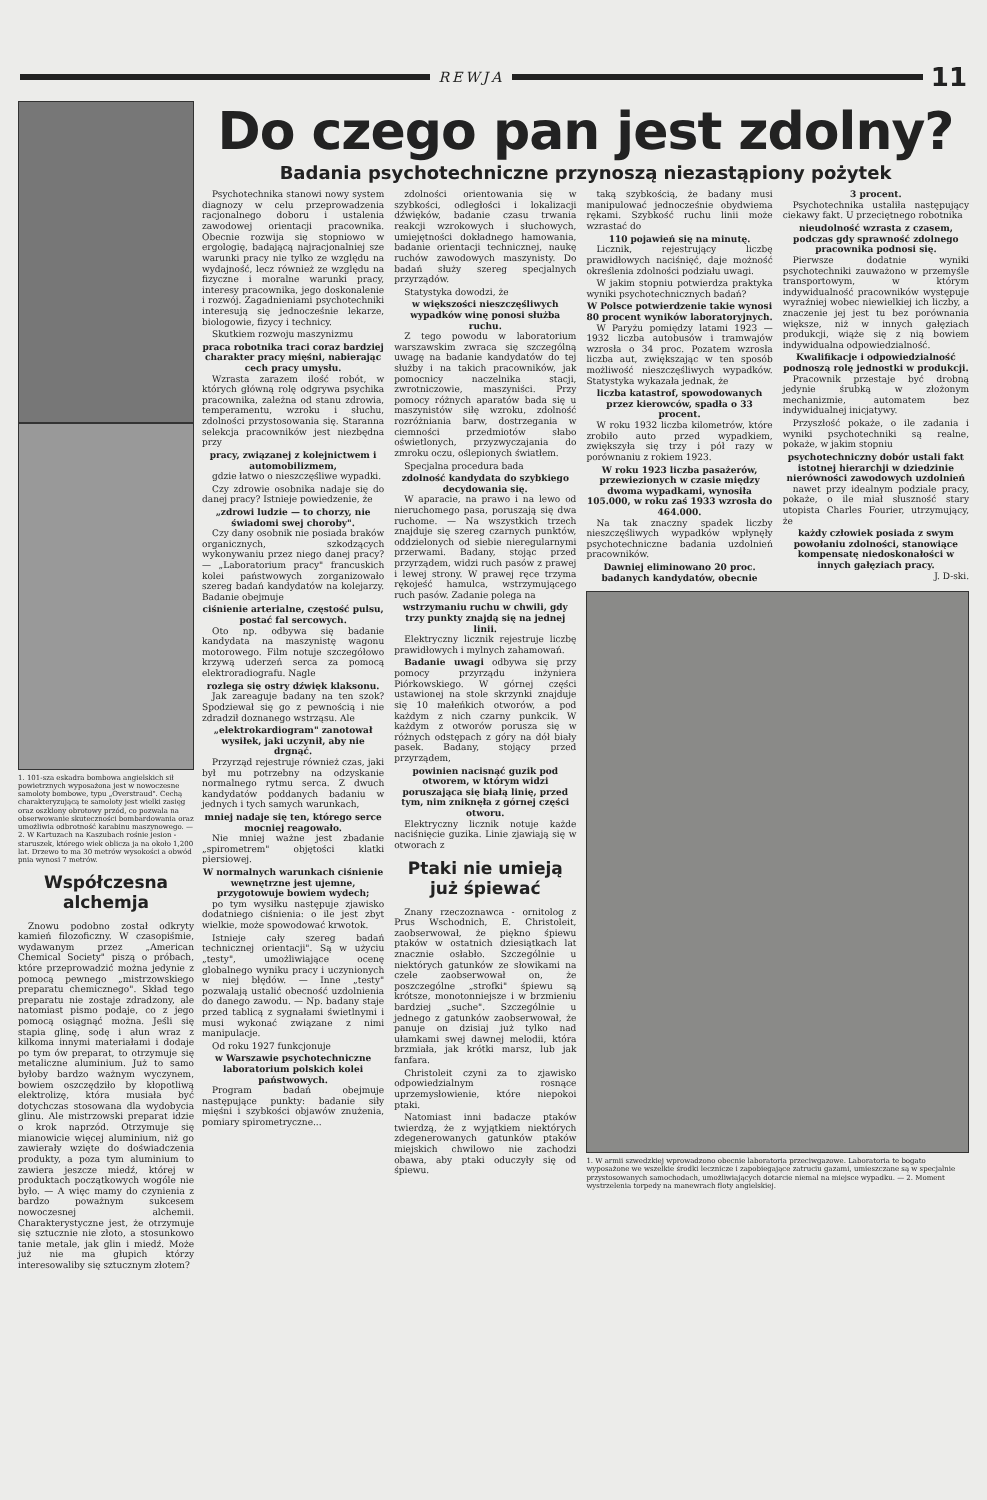REWJA
11
1. 101-sza eskadra bombowa angielskich sił powietrznych wyposażona jest w nowoczesne samoloty bombowe, typu „Overstraud". Cechą charakteryzującą te samoloty jest wielki zasięg oraz oszklony obrotowy przód, co pozwala na obserwowanie skuteczności bombardowania oraz umożliwia odbrotność karabinu maszynowego. — 2. W Kartuzach na Kaszubach rośnie jesion - staruszek, którego wiek oblicza ja na około 1,200 lat. Drzewo to ma 30 metrów wysokości a obwód pnia wynosi 7 metrów.
Współczesna alchemja
Znowu podobno został odkryty kamień filozoficzny. W czasopiśmie, wydawanym przez „American Chemical Society" piszą o próbach, które przeprowadzić można jedynie z pomocą pewnego „mistrzowskiego preparatu chemicznego". Skład tego preparatu nie zostaje zdradzony, ale natomiast pismo podaje, co z jego pomocą osiągnąć można. Jeśli się stapia glinę, sodę i ałun wraz z kilkoma innymi materiałami i dodaje po tym ów preparat, to otrzymuje się metaliczne aluminium. Już to samo byłoby bardzo ważnym wyczynem, bowiem oszczędziło by kłopotliwą elektrolizę, która musiała być dotychczas stosowana dla wydobycia glinu. Ale mistrzowski preparat idzie o krok naprzód. Otrzymuje się mianowicie więcej aluminium, niż go zawierały wzięte do doświadczenia produkty, a poza tym aluminium to zawiera jeszcze miedź, której w produktach początkowych wogóle nie było. — A więc mamy do czynienia z bardzo poważnym sukcesem nowoczesnej alchemii. Charakterystyczne jest, że otrzymuje się sztucznie nie złoto, a stosunkowo tanie metale, jak glin i miedź. Może już nie ma głupich którzy interesowaliby się sztucznym złotem?
Do czego pan jest zdolny?
Badania psychotechniczne przynoszą niezastąpiony pożytek
Psychotechnika stanowi nowy system diagnozy w celu przeprowadzenia racjonalnego doboru i ustalenia zawodowej orientacji pracownika. Obecnie rozwija się stopniowo w ergologię, badającą najracjonalniej sze warunki pracy nie tylko ze względu na wydajność, lecz również ze względu na fizyczne i moralne warunki pracy, interesy pracownika, jego doskonalenie i rozwój. Zagadnieniami psychotechniki interesują się jednocześnie lekarze, biologowie, fizycy i technicy.
Skutkiem rozwoju maszynizmu
praca robotnika traci coraz bardziej charakter pracy mięśni, nabierając cech pracy umysłu.
Wzrasta zarazem ilość robót, w których główną rolę odgrywa psychika pracownika, zależna od stanu zdrowia, temperamentu, wzroku i słuchu, zdolności przystosowania się. Staranna selekcja pracowników jest niezbędna przy
pracy, związanej z kolejnictwem i automobilizmem,
gdzie łatwo o nieszczęśliwe wypadki.
Czy zdrowie osobnika nadaje się do danej pracy? Istnieje powiedzenie, że
„zdrowi ludzie — to chorzy, nie świadomi swej choroby".
Czy dany osobnik nie posiada braków organicznych, szkodzących wykonywaniu przez niego danej pracy? — „Laboratorium pracy" francuskich kolei państwowych zorganizowało szereg badań kandydatów na kolejarzy. Badanie obejmuje
ciśnienie arterialne, częstość pulsu, postać fal sercowych.
Oto np. odbywa się badanie kandydata na maszynistę wagonu motorowego. Film notuje szczegółowo krzywą uderzeń serca za pomocą elektroradiografu. Nagle
rozlega się ostry dźwięk klaksonu.
Jak zareaguje badany na ten szok? Spodziewał się go z pewnością i nie zdradził doznanego wstrząsu. Ale
„elektrokardiogram" zanotował wysiłek, jaki uczynił, aby nie drgnąć.
Przyrząd rejestruje również czas, jaki był mu potrzebny na odzyskanie normalnego rytmu serca. Z dwuch kandydatów poddanych badaniu w jednych i tych samych warunkach,
mniej nadaje się ten, którego serce mocniej reagowało.
Nie mniej ważne jest zbadanie „spirometrem" objętości klatki piersiowej.
W normalnych warunkach ciśnienie wewnętrzne jest ujemne, przygotowuje bowiem wydech;
po tym wysiłku następuje zjawisko dodatniego ciśnienia: o ile jest zbyt wielkie, może spowodować krwotok.
Istnieje cały szereg badań technicznej orientacji". Są w użyciu „testy", umożliwiające ocenę globalnego wyniku pracy i uczynionych w niej błędów. — Inne „testy" pozwalają ustalić obecność uzdolnienia do danego zawodu. — Np. badany staje przed tablicą z sygnałami świetlnymi i musi wykonać związane z nimi manipulacje.
Od roku 1927 funkcjonuje
w Warszawie psychotechniczne laboratorium polskich kolei państwowych.
Program badań obejmuje następujące punkty: badanie siły mięśni i szybkości objawów znużenia, pomiary spirometryczne...
zdolności orientowania się w szybkości, odległości i lokalizacji dźwięków, badanie czasu trwania reakcji wzrokowych i słuchowych, umiejętności dokładnego hamowania, badanie orientacji technicznej, naukę ruchów zawodowych maszynisty. Do badań służy szereg specjalnych przyrządów.
Statystyka dowodzi, że
w większości nieszczęśliwych wypadków winę ponosi służba ruchu.
Z tego powodu w laboratorium warszawskim zwraca się szczególną uwagę na badanie kandydatów do tej służby i na takich pracowników, jak pomocnicy naczelnika stacji, zwrotniczowie, maszyniści. Przy pomocy różnych aparatów bada się u maszynistów siłę wzroku, zdolność rozróżniania barw, dostrzegania w ciemności przedmiotów słabo oświetlonych, przyzwyczajania do zmroku oczu, oślepionych światłem.
Specjalna procedura bada
zdolność kandydata do szybkiego decydowania się.
W aparacie, na prawo i na lewo od nieruchomego pasa, poruszają się dwa ruchome. — Na wszystkich trzech znajduje się szereg czarnych punktów, oddzielonych od siebie nieregularnymi przerwami. Badany, stojąc przed przyrządem, widzi ruch pasów z prawej i lewej strony. W prawej ręce trzyma rękojeść hamulca, wstrzymującego ruch pasów. Zadanie polega na
wstrzymaniu ruchu w chwili, gdy trzy punkty znajdą się na jednej linii.
Elektryczny licznik rejestruje liczbę prawidłowych i mylnych zahamowań.
Badanie uwagi odbywa się przy pomocy przyrządu inżyniera Piórkowskiego. W górnej części ustawionej na stole skrzynki znajduje się 10 małeńkich otworów, a pod każdym z nich czarny punkcik. W każdym z otworów porusza się w różnych odstępach z góry na dół biały pasek. Badany, stojący przed przyrządem,
powinien nacisnąć guzik pod otworem, w którym widzi poruszająca się białą linię, przed tym, nim zniknęła z górnej części otworu.
Elektryczny licznik notuje każde naciśnięcie guzika. Linie zjawiają się w otworach z
Ptaki nie umieją już śpiewać
Znany rzeczoznawca - ornitolog z Prus Wschodnich, E. Christoleit, zaobserwował, że piękno śpiewu ptaków w ostatnich dziesiątkach lat znacznie osłabło. Szczególnie u niektórych gatunków ze słowikami na czele zaobserwował on, że poszczególne „strofki" śpiewu są krótsze, monotonniejsze i w brzmieniu bardziej „suche". Szczególnie u jednego z gatunków zaobserwował, że panuje on dzisiaj już tylko nad ułamkami swej dawnej melodii, która brzmiała, jak krótki marsz, lub jak fanfara.
Christoleit czyni za to zjawisko odpowiedzialnym rosnące uprzemysłowienie, które niepokoi ptaki.
Natomiast inni badacze ptaków twierdzą, że z wyjątkiem niektórych zdegenerowanych gatunków ptaków miejskich chwilowo nie zachodzi obawa, aby ptaki oduczyły się od śpiewu.
taką szybkością, że badany musi manipulować jednocześnie obydwiema rękami. Szybkość ruchu linii może wzrastać do
110 pojawień się na minutę.
Licznik, rejestrujący liczbę prawidłowych naciśnięć, daje możność określenia zdolności podziału uwagi.
W jakim stopniu potwierdza praktyka wyniki psychotechnicznych badań?
W Polsce potwierdzenie takie wynosi 80 procent wyników laboratoryjnych.
W Paryżu pomiędzy latami 1923 — 1932 liczba autobusów i tramwajów wzrosła o 34 proc. Pozatem wzrosła liczba aut, zwiększając w ten sposób możliwość nieszczęśliwych wypadków. Statystyka wykazała jednak, że
liczba katastrof, spowodowanych przez kierowców, spadła o 33 procent.
W roku 1932 liczba kilometrów, które zrobiło auto przed wypadkiem, zwiększyła się trzy i pół razy w porównaniu z rokiem 1923.
W roku 1923 liczba pasażerów, przewiezionych w czasie między dwoma wypadkami, wynosiła 105.000, w roku zaś 1933 wzrosła do 464.000.
Na tak znaczny spadek liczby nieszczęśliwych wypadków wpłynęły psychotechniczne badania uzdolnień pracowników.
Dawniej eliminowano 20 proc. badanych kandydatów, obecnie
3 procent.
Psychotechnika ustaliła następujący ciekawy fakt. U przeciętnego robotnika
nieudolność wzrasta z czasem, podczas gdy sprawność zdolnego pracownika podnosi się.
Pierwsze dodatnie wyniki psychotechniki zauważono w przemyśle transportowym, w którym indywidualność pracowników występuje wyraźniej wobec niewielkiej ich liczby, a znaczenie jej jest tu bez porównania większe, niż w innych gałęziach produkcji, wiąże się z nią bowiem indywidualna odpowiedzialność.
Kwalifikacje i odpowiedzialność podnoszą rolę jednostki w produkcji.
Pracownik przestaje być drobną jedynie śrubką w złożonym mechanizmie, automatem bez indywidualnej inicjatywy.
Przyszłość pokaże, o ile zadania i wyniki psychotechniki są realne, pokaże, w jakim stopniu
psychotechniczny dobór ustali fakt istotnej hierarchji w dziedzinie nierówności zawodowych uzdolnień
nawet przy idealnym podziale pracy, pokaże, o ile miał słuszność stary utopista Charles Fourier, utrzymujący, że
każdy człowiek posiada z swym powołaniu zdolności, stanowiące kompensatę niedoskonałości w innych gałęziach pracy.
J. D-ski.
1. W armii szwedzkiej wprowadzono obecnie laboratoria przeciwgazowe. Laboratoria te bogato wyposażone we wszelkie środki lecznicze i zapobiegające zatruciu gazami, umieszczane są w specjalnie przystosowanych samochodach, umożliwiających dotarcie niemal na miejsce wypadku. — 2. Moment wystrzelenia torpedy na manewrach floty angielskiej.